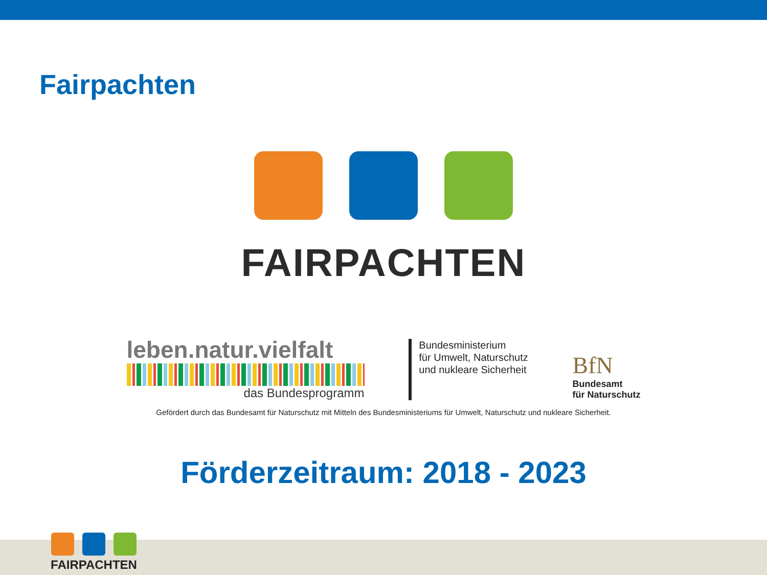Fairpachten
FAIRPACHTEN
leben.natur.vielfalt
das Bundesprogramm
Bundesministerium
für Umwelt, Naturschutz
und nukleare Sicherheit
BfN
Bundesamt
für Naturschutz
Gefördert durch das Bundesamt für Naturschutz mit Mitteln des Bundesministeriums für Umwelt, Naturschutz und nukleare Sicherheit.
Förderzeitraum: 2018 - 2023
FAIRPACHTEN